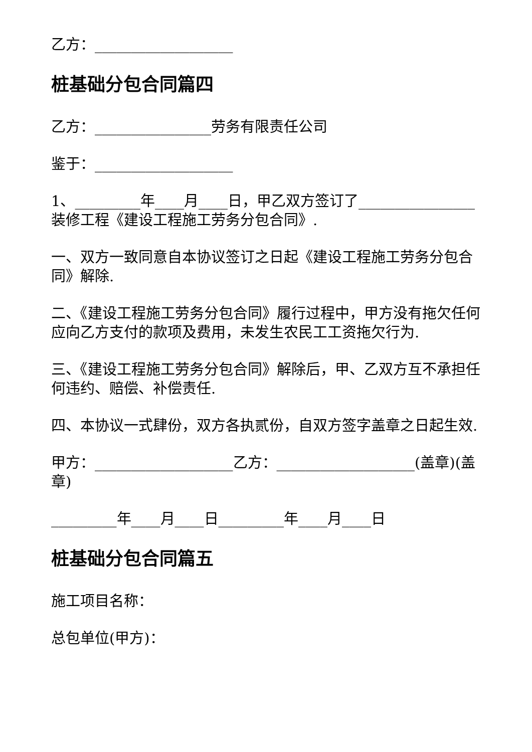乙方：___________________
桩基础分包合同篇四
乙方：________________劳务有限责任公司
鉴于：___________________
1、_________年____月____日，甲乙双方签订了________________装修工程《建设工程施工劳务分包合同》.
一、双方一致同意自本协议签订之日起《建设工程施工劳务分包合同》解除.
二、《建设工程施工劳务分包合同》履行过程中，甲方没有拖欠任何应向乙方支付的款项及费用，未发生农民工工资拖欠行为.
三、《建设工程施工劳务分包合同》解除后，甲、乙双方互不承担任何违约、赔偿、补偿责任.
四、本协议一式肆份，双方各执贰份，自双方签字盖章之日起生效.
甲方：___________________乙方：___________________(盖章)(盖章)
_________年____月____日_________年____月____日
桩基础分包合同篇五
施工项目名称：
总包单位(甲方)：